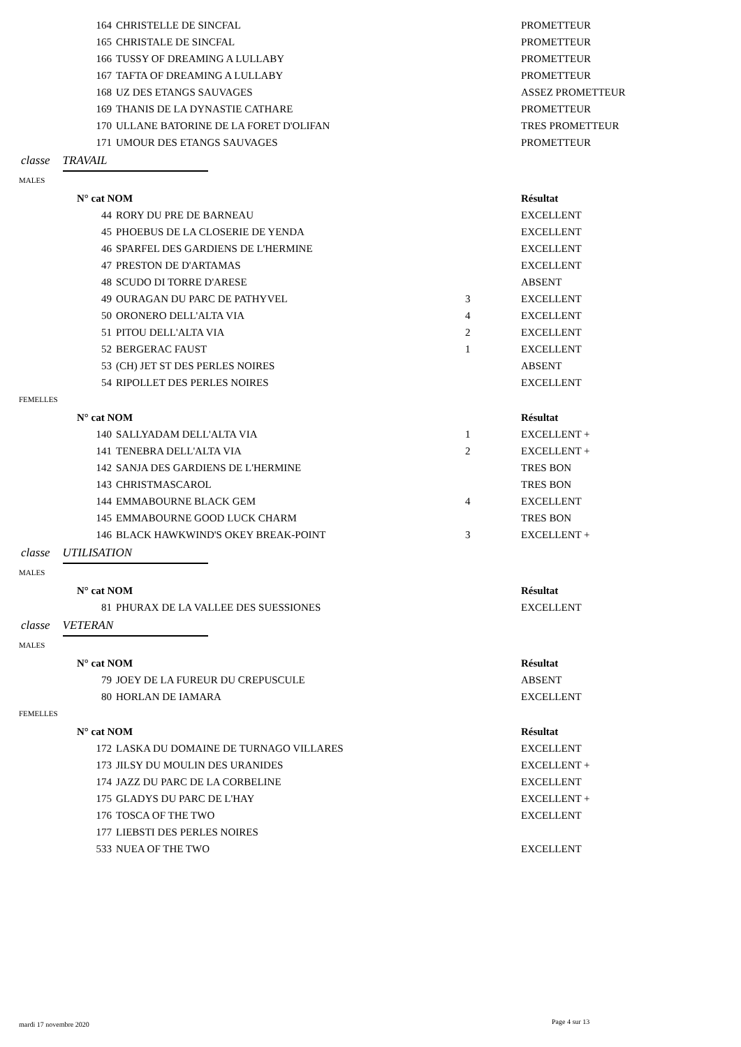| 164 | CHRISTELLE DE SINCFAL | | PROMETTEUR |
| 165 | CHRISTALE DE SINCFAL | | PROMETTEUR |
| 166 | TUSSY OF DREAMING A LULLABY | | PROMETTEUR |
| 167 | TAFTA OF DREAMING A LULLABY | | PROMETTEUR |
| 168 | UZ DES ETANGS SAUVAGES | | ASSEZ PROMETTEUR |
| 169 | THANIS DE LA DYNASTIE CATHARE | | PROMETTEUR |
| 170 | ULLANE BATORINE DE LA FORET D'OLIFAN | | TRES PROMETTEUR |
| 171 | UMOUR DES ETANGS SAUVAGES | | PROMETTEUR |
classe TRAVAIL
MALES
| N° cat NOM | | | Résultat |
| --- | --- | --- | --- |
| 44 | RORY DU PRE DE BARNEAU | | EXCELLENT |
| 45 | PHOEBUS DE LA CLOSERIE DE YENDA | | EXCELLENT |
| 46 | SPARFEL DES GARDIENS DE L'HERMINE | | EXCELLENT |
| 47 | PRESTON DE D'ARTAMAS | | EXCELLENT |
| 48 | SCUDO DI TORRE D'ARESE | | ABSENT |
| 49 | OURAGAN DU PARC DE PATHYVEL | 3 | EXCELLENT |
| 50 | ORONERO DELL'ALTA VIA | 4 | EXCELLENT |
| 51 | PITOU DELL'ALTA VIA | 2 | EXCELLENT |
| 52 | BERGERAC FAUST | 1 | EXCELLENT |
| 53 | (CH) JET ST DES PERLES NOIRES | | ABSENT |
| 54 | RIPOLLET DES PERLES NOIRES | | EXCELLENT |
FEMELLES
| N° cat NOM | | | Résultat |
| --- | --- | --- | --- |
| 140 | SALLYADAM DELL'ALTA VIA | 1 | EXCELLENT + |
| 141 | TENEBRA DELL'ALTA VIA | 2 | EXCELLENT + |
| 142 | SANJA DES GARDIENS DE L'HERMINE | | TRES BON |
| 143 | CHRISTMASCAROL | | TRES BON |
| 144 | EMMABOURNE BLACK GEM | 4 | EXCELLENT |
| 145 | EMMABOURNE GOOD LUCK CHARM | | TRES BON |
| 146 | BLACK HAWKWIND'S OKEY BREAK-POINT | 3 | EXCELLENT + |
classe UTILISATION
MALES
| N° cat NOM | | | Résultat |
| --- | --- | --- | --- |
| 81 | PHURAX DE LA VALLEE DES SUESSIONES | | EXCELLENT |
classe VETERAN
MALES
| N° cat NOM | | | Résultat |
| --- | --- | --- | --- |
| 79 | JOEY DE LA FUREUR DU CREPUSCULE | | ABSENT |
| 80 | HORLAN DE IAMARA | | EXCELLENT |
FEMELLES
| N° cat NOM | | | Résultat |
| --- | --- | --- | --- |
| 172 | LASKA DU DOMAINE DE TURNAGO VILLARES | | EXCELLENT |
| 173 | JILSY DU MOULIN DES URANIDES | | EXCELLENT + |
| 174 | JAZZ DU PARC DE LA CORBELINE | | EXCELLENT |
| 175 | GLADYS DU PARC DE L'HAY | | EXCELLENT + |
| 176 | TOSCA OF THE TWO | | EXCELLENT |
| 177 | LIEBSTI DES PERLES NOIRES | | |
| 533 | NUEA OF THE TWO | | EXCELLENT |
mardi 17 novembre 2020 Page 4 sur 13